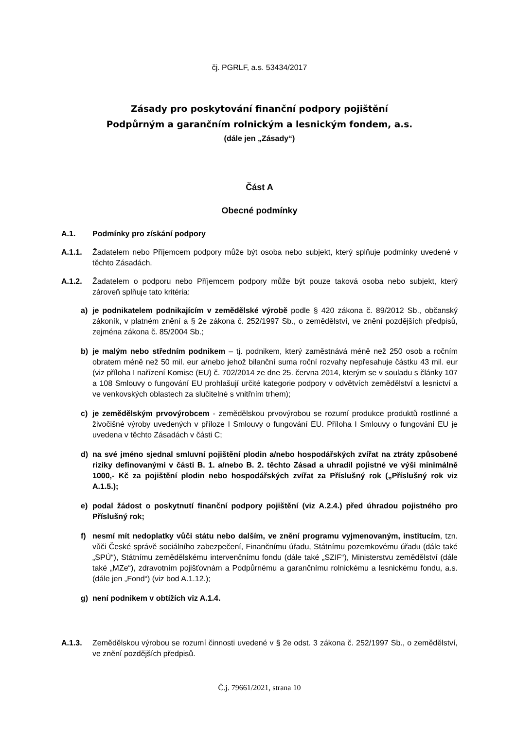čj. PGRLF, a.s. 53434/2017
Zásady pro poskytování finanční podpory pojištění
Podpůrným a garančním rolnickým a lesnickým fondem, a.s.
(dále jen „Zásady“)
Část A
Obecné podmínky
A.1. Podmínky pro získání podpory
A.1.1. Žadatelem nebo Příjemcem podpory může být osoba nebo subjekt, který splňuje podmínky uvedené v těchto Zásadách.
A.1.2. Žadatelem o podporu nebo Příjemcem podpory může být pouze taková osoba nebo subjekt, který zároveň splňuje tato kritéria:
a) je podnikatelem podnikajícím v zemědělské výrobě podle § 420 zákona č. 89/2012 Sb., občanský zákoník, v platném znění a § 2e zákona č. 252/1997 Sb., o zemědělství, ve znění pozdějších předpisů, zejména zákona č. 85/2004 Sb.;
b) je malým nebo středním podnikem – tj. podnikem, který zaměstnává méně než 250 osob a ročním obratem méně než 50 mil. eur a/nebo jehož bilanční suma roční rozvahy nepřesahuje částku 43 mil. eur (viz příloha I nařízení Komise (EU) č. 702/2014 ze dne 25. června 2014, kterým se v souladu s články 107 a 108 Smlouvy o fungování EU prohlašují určité kategorie podpory v odvětvích zemědělství a lesnictví a ve venkovských oblastech za slučitelné s vnitřním trhem);
c) je zemědělským prvovýrobcem - zemědělskou prvovýrobou se rozumí produkce produktů rostlinné a živočišné výroby uvedených v příloze I Smlouvy o fungování EU. Příloha I Smlouvy o fungování EU je uvedena v těchto Zásadách v části C;
d) na své jméno sjednal smluvní pojištění plodin a/nebo hospodářských zvířat na ztráty způsobené riziky definovanými v části B. 1. a/nebo B. 2. těchto Zásad a uhradil pojistné ve výši minimálně 1000,- Kč za pojištění plodin nebo hospodářských zvířat za Příslušný rok („Příslušný rok viz A.1.5.);
e) podal žádost o poskytnutí finanční podpory pojištění (viz A.2.4.) před úhradou pojistného pro Příslušný rok;
f) nesmí mít nedoplatky vůči státu nebo dalším, ve znění programu vyjmenovaným, institucím, tzn. vůči České správě sociálního zabezpečení, Finančnímu úřadu, Státnímu pozemkovému úřadu (dále také „SPÚ“), Státnímu zemědělskému intervenčnímu fondu (dále také „SZIF“), Ministerstvu zemědělství (dále také „MZe“), zdravotním pojišťovnám a Podpůrnému a garančnímu rolnickému a lesnickému fondu, a.s. (dále jen „Fond“) (viz bod A.1.12.);
g) není podnikem v obtížích viz A.1.4.
A.1.3. Zemědělskou výrobou se rozumí činnosti uvedené v § 2e odst. 3 zákona č. 252/1997 Sb., o zemědělství, ve znění pozdějších předpisů.
Č.j. 79661/2021, strana 10